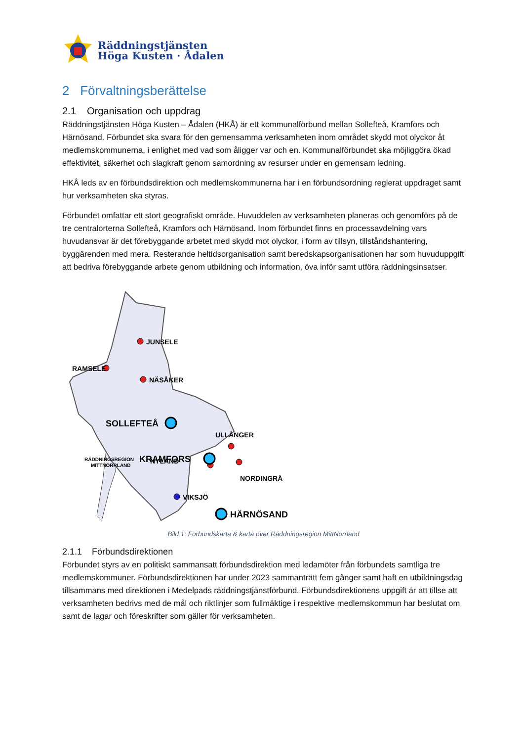Räddningstjänsten
Höga Kusten · Ådalen
2 Förvaltningsberättelse
2.1 Organisation och uppdrag
Räddningstjänsten Höga Kusten – Ådalen (HKÅ) är ett kommunalförbund mellan Sollefteå, Kramfors och Härnösand. Förbundet ska svara för den gemensamma verksamheten inom området skydd mot olyckor åt medlemskommunerna, i enlighet med vad som åligger var och en. Kommunalförbundet ska möjliggöra ökad effektivitet, säkerhet och slagkraft genom samordning av resurser under en gemensam ledning.
HKÅ leds av en förbundsdirektion och medlemskommunerna har i en förbundsordning reglerat uppdraget samt hur verksamheten ska styras.
Förbundet omfattar ett stort geografiskt område. Huvuddelen av verksamheten planeras och genomförs på de tre centralorterna Sollefteå, Kramfors och Härnösand. Inom förbundet finns en processavdelning vars huvudansvar är det förebyggande arbetet med skydd mot olyckor, i form av tillsyn, tillståndshantering, byggärenden med mera. Resterande heltidsorganisation samt beredskapsorganisationen har som huvuduppgift att bedriva förebyggande arbete genom utbildning och information, öva inför samt utföra räddningsinsatser.
JUNSELE
RAMSELE
NÄSÅKER
NYLAND
ULLÅNGER
NORDINGRÅ
VIKSJÖ
RÄDDNINGSREGION
MITTNORRLAND
SOLLEFTEÅ
KRAMFORS
HÄRNÖSAND
Bild 1: Förbundskarta & karta över Räddningsregion MittNorrland
2.1.1 Förbundsdirektionen
Förbundet styrs av en politiskt sammansatt förbundsdirektion med ledamöter från förbundets samtliga tre medlemskommuner. Förbundsdirektionen har under 2023 sammanträtt fem gånger samt haft en utbildningsdag tillsammans med direktionen i Medelpads räddningstjänstförbund. Förbundsdirektionens uppgift är att tillse att verksamheten bedrivs med de mål och riktlinjer som fullmäktige i respektive medlemskommun har beslutat om samt de lagar och föreskrifter som gäller för verksamheten.